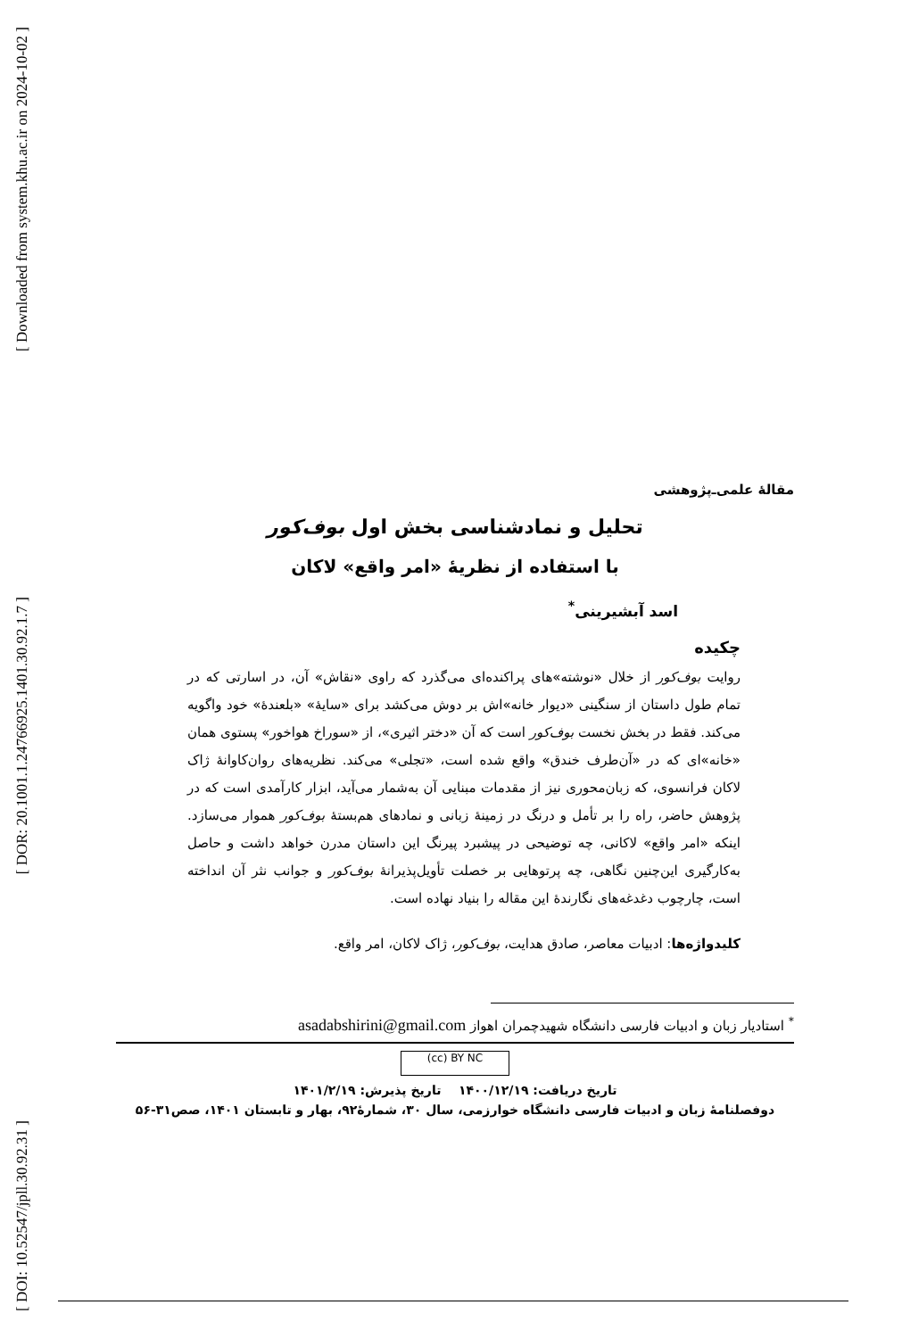[ Downloaded from system.khu.ac.ir on 2024-10-02 ]
[ DOR: 20.1001.1.24766925.1401.30.92.1.7 ]
[ DOI: 10.52547/jpll.30.92.31 ]
مقالهٔ علمی‌ـ‌پژوهشی
تحلیل و نمادشناسی بخش اول بوف‌کور
با استفاده از نظریهٔ «امر واقع» لاکان
اسد آبشیرینی<sup>*</sup>
چکیده
روایت بوف‌کور از خلال «نوشته»های پراکنده‌ای می‌گذرد که راوی «نقاش» آن، در اسارتی که در تمام طول داستان از سنگینی «دیوار خانه»اش بر دوش می‌کشد برای «سایهٔ» «بلعندهٔ» خود واگویه می‌کند. فقط در بخش نخست بوف‌کور است که آن «دختر اثیری»، از «سوراخ هواخور» پستوی همان «خانه»ای که در «آن‌طرف خندق» واقع شده است، «تجلی» می‌کند. نظریه‌های روان‌کاوانهٔ ژاک لاکان فرانسوی، که زبان‌محوری نیز از مقدمات مبنایی آن به‌شمار می‌آید، ابزار کارآمدی است که در پژوهش حاضر، راه را بر تأمل و درنگ در زمینهٔ زبانی و نمادهای هم‌بستهٔ بوف‌کور هموار می‌سازد. اینکه «امر واقع» لاکانی، چه توضیحی در پیشبرد پیرنگ این داستان مدرن خواهد داشت و حاصل به‌کارگیری این‌چنین نگاهی، چه پرتوهایی بر خصلت تأویل‌پذیرانهٔ بوف‌کور و جوانب نثر آن انداخته است، چارچوب دغدغه‌های نگارندهٔ این مقاله را بنیاد نهاده است.
کلیدواژه‌ها: ادبیات معاصر، صادق هدایت، بوف‌کور، ژاک لاکان، امر واقع.
<sup>*</sup> استادیار زبان و ادبیات فارسی دانشگاه شهیدچمران اهواز asadabshirini@gmail.com
(cc) BY NC
تاریخ دریافت: ۱۴۰۰/۱۲/۱۹ تاریخ پذیرش: ۱۴۰۱/۲/۱۹
دوفصلنامهٔ زبان و ادبیات فارسی دانشگاه خوارزمی، سال ۳۰، شمارهٔ۹۲، بهار و تابستان ۱۴۰۱، صص۳۱-۵۶